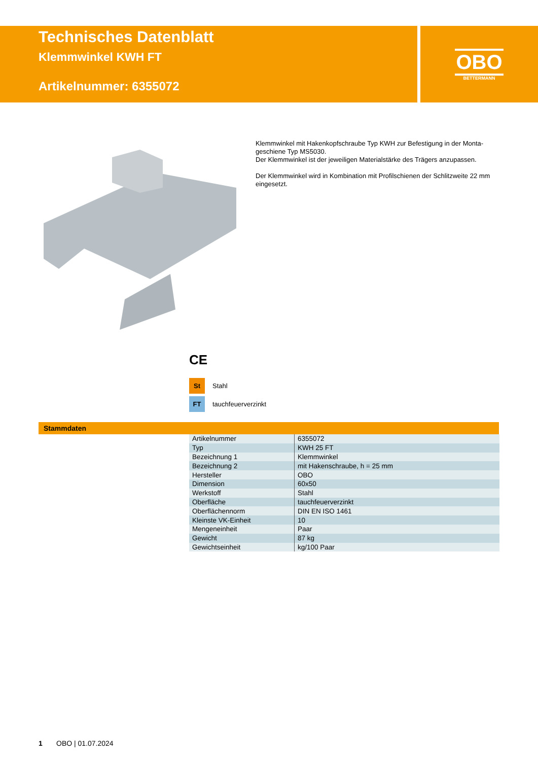Technisches Datenblatt
Klemmwinkel KWH FT
Artikelnummer: 6355072
OBO
BETTERMANN
Klemmwinkel mit Hakenkopfschraube Typ KWH zur Befestigung in der Monta-geschiene Typ MS5030.
Der Klemmwinkel ist der jeweiligen Materialstärke des Trägers anzupassen.
Der Klemmwinkel wird in Kombination mit Profilschienen der Schlitzweite 22 mm eingesetzt.
CE
St Stahl
FT tauchfeuerverzinkt
Stammdaten
| Artikelnummer | 6355072 |
| Typ | KWH 25 FT |
| Bezeichnung 1 | Klemmwinkel |
| Bezeichnung 2 | mit Hakenschraube, h = 25 mm |
| Hersteller | OBO |
| Dimension | 60x50 |
| Werkstoff | Stahl |
| Oberfläche | tauchfeuerverzinkt |
| Oberflächennorm | DIN EN ISO 1461 |
| Kleinste VK-Einheit | 10 |
| Mengeneinheit | Paar |
| Gewicht | 87 kg |
| Gewichtseinheit | kg/100 Paar |
1 OBO | 01.07.2024